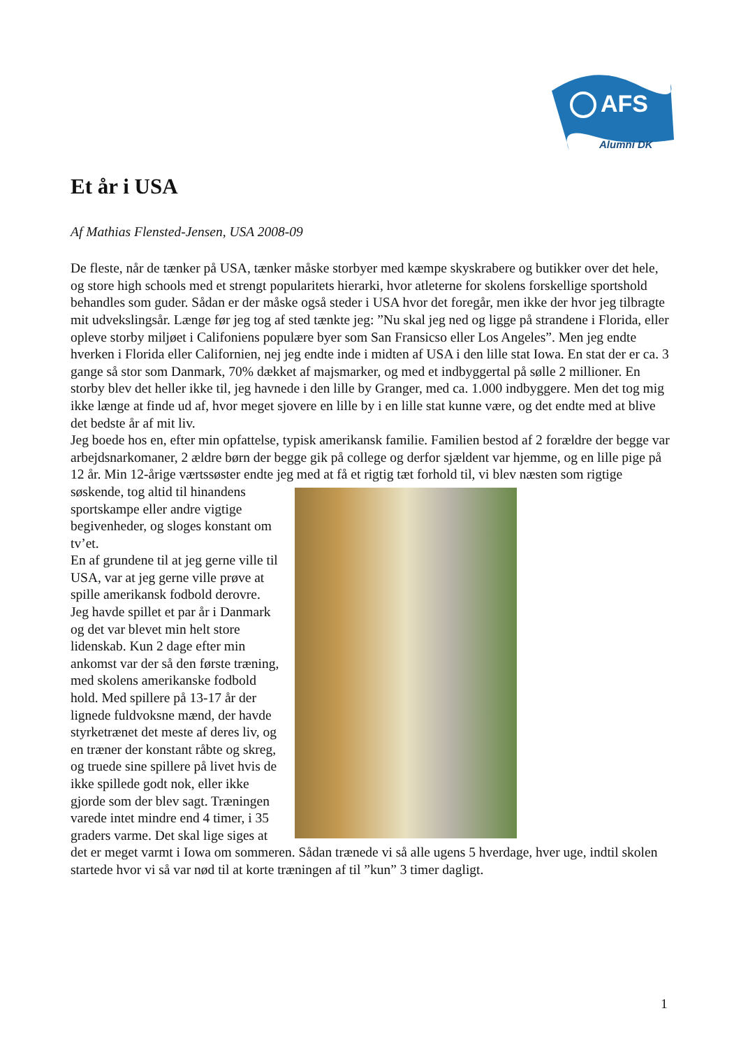AFS
Alumni DK
Et år i USA
Af Mathias Flensted-Jensen, USA 2008-09
De fleste, når de tænker på USA, tænker måske storbyer med kæmpe skyskrabere og butikker over det hele, og store high schools med et strengt popularitets hierarki, hvor atleterne for skolens forskellige sportshold behandles som guder. Sådan er der måske også steder i USA hvor det foregår, men ikke der hvor jeg tilbragte mit udvekslingsår. Længe før jeg tog af sted tænkte jeg: ”Nu skal jeg ned og ligge på strandene i Florida, eller opleve storby miljøet i Califoniens populære byer som San Fransicso eller Los Angeles”. Men jeg endte hverken i Florida eller Californien, nej jeg endte inde i midten af USA i den lille stat Iowa. En stat der er ca. 3 gange så stor som Danmark, 70% dækket af majsmarker, og med et indbyggertal på sølle 2 millioner. En storby blev det heller ikke til, jeg havnede i den lille by Granger, med ca. 1.000 indbyggere. Men det tog mig ikke længe at finde ud af, hvor meget sjovere en lille by i en lille stat kunne være, og det endte med at blive det bedste år af mit liv.
Jeg boede hos en, efter min opfattelse, typisk amerikansk familie. Familien bestod af 2 forældre der begge var arbejdsnarkomaner, 2 ældre børn der begge gik på college og derfor sjældent var hjemme, og en lille pige på 12 år. Min 12-årige værtssøster endte jeg med at få et rigtig tæt forhold til, vi blev næsten som rigtige søskende, tog altid til hinandens sportskampe eller andre vigtige begivenheder, og sloges konstant om tv’et.
En af grundene til at jeg gerne ville til USA, var at jeg gerne ville prøve at spille amerikansk fodbold derovre. Jeg havde spillet et par år i Danmark og det var blevet min helt store lidenskab. Kun 2 dage efter min ankomst var der så den første træning, med skolens amerikanske fodbold hold. Med spillere på 13-17 år der lignede fuldvoksne mænd, der havde styrketrænet det meste af deres liv, og en træner der konstant råbte og skreg, og truede sine spillere på livet hvis de ikke spillede godt nok, eller ikke gjorde som der blev sagt. Træningen varede intet mindre end 4 timer, i 35 graders varme. Det skal lige siges at det er meget varmt i Iowa om sommeren. Sådan trænede vi så alle ugens 5 hverdage, hver uge, indtil skolen startede hvor vi så var nød til at korte træningen af til ”kun” 3 timer dagligt.
1